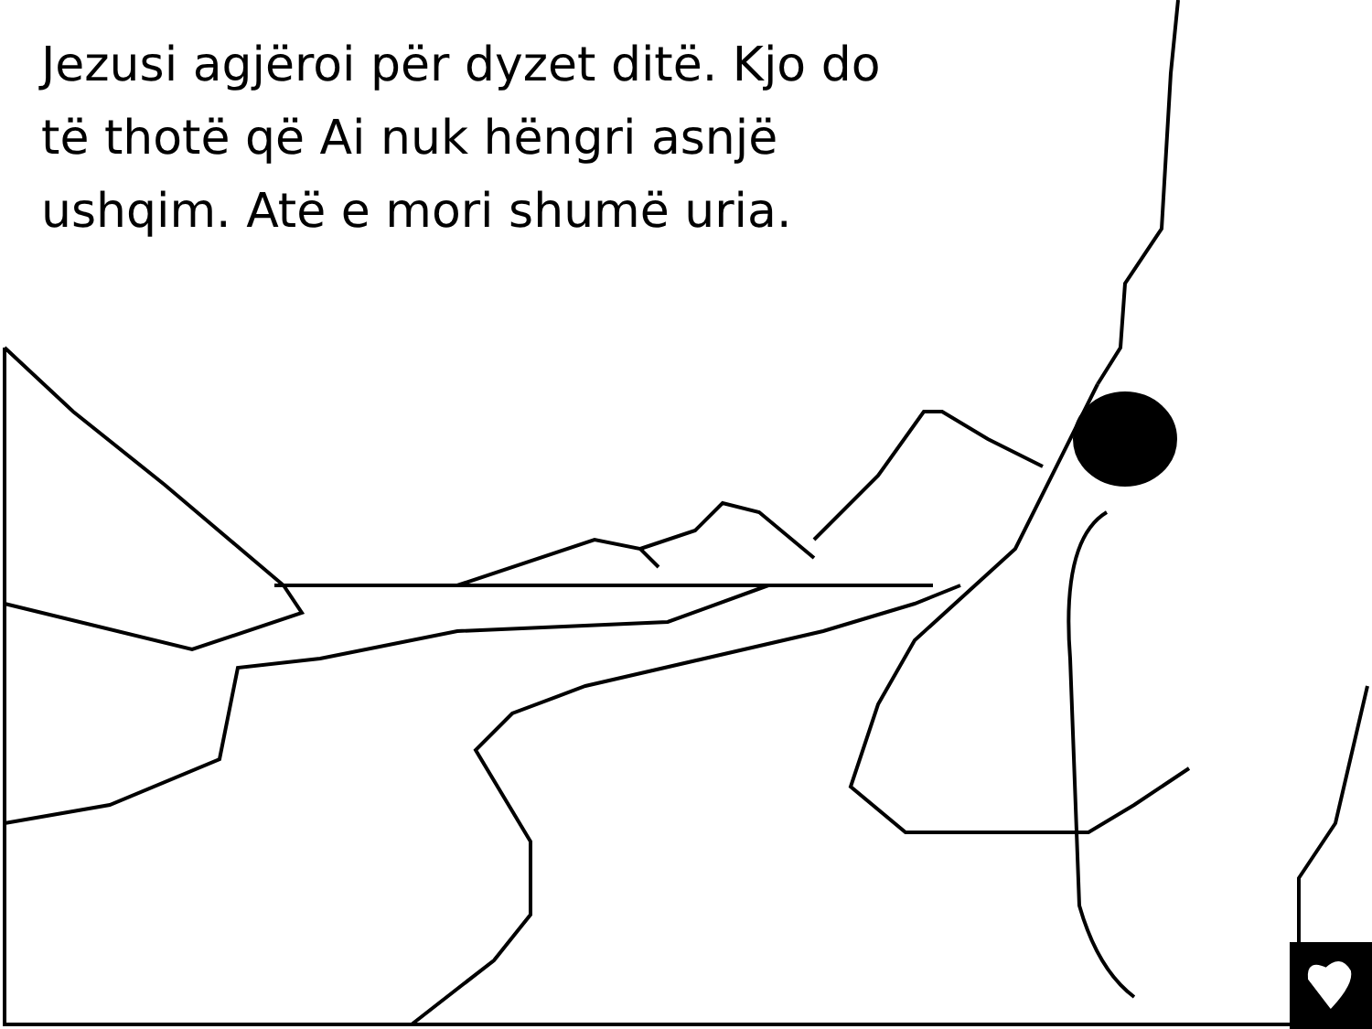Jezusi agjëroi për dyzet ditë. Kjo do të thotë që Ai nuk hëngri asnjë ushqim. Atë e mori shumë uria.